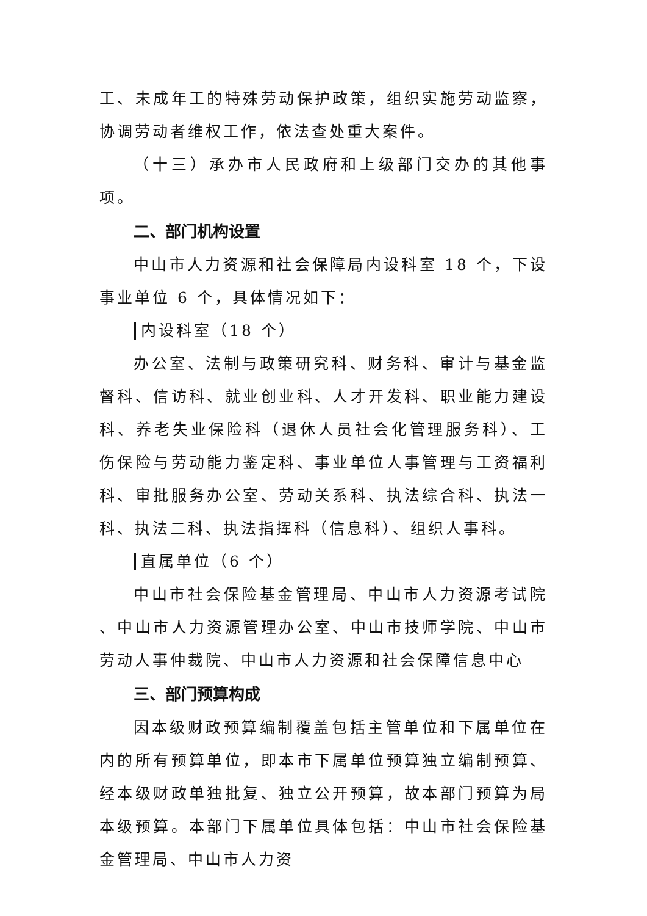工、未成年工的特殊劳动保护政策，组织实施劳动监察，协调劳动者维权工作，依法查处重大案件。
（十三）承办市人民政府和上级部门交办的其他事项。
二、部门机构设置
中山市人力资源和社会保障局内设科室 18 个，下设事业单位 6 个，具体情况如下：
内设科室（18 个）
办公室、法制与政策研究科、财务科、审计与基金监督科、信访科、就业创业科、人才开发科、职业能力建设科、养老失业保险科（退休人员社会化管理服务科）、工伤保险与劳动能力鉴定科、事业单位人事管理与工资福利科、审批服务办公室、劳动关系科、执法综合科、执法一科、执法二科、执法指挥科（信息科）、组织人事科。
直属单位（6 个）
中山市社会保险基金管理局、中山市人力资源考试院 、中山市人力资源管理办公室、中山市技师学院、中山市劳动人事仲裁院、中山市人力资源和社会保障信息中心
三、部门预算构成
因本级财政预算编制覆盖包括主管单位和下属单位在内的所有预算单位，即本市下属单位预算独立编制预算、经本级财政单独批复、独立公开预算，故本部门预算为局本级预算。本部门下属单位具体包括：中山市社会保险基金管理局、中山市人力资